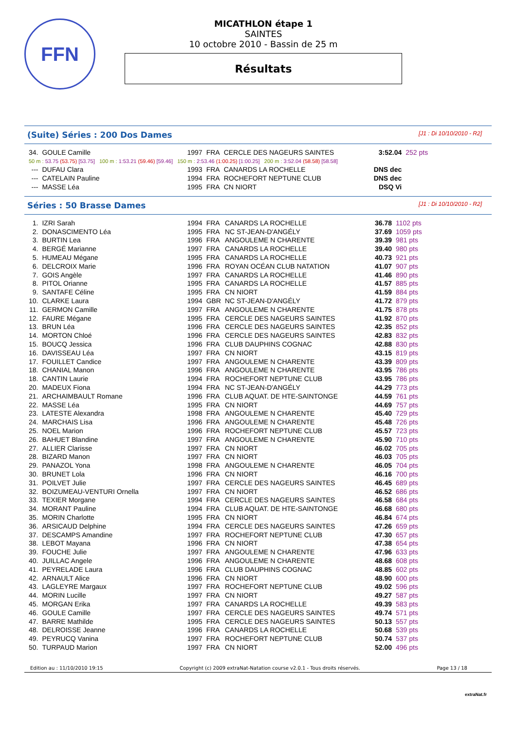FFN
MICATHLON étape 1
SAINTES
10 octobre 2010 - Bassin de 25 m
Résultats
(Suite) Séries : 200 Dos Dames [J1 : Di 10/10/2010 - R2]
| 34. | GOULE Camille | 1997 | FRA | CERCLE DES NAGEURS SAINTES | 3:52.04 | 252 pts |
| 50 m : 53.75 (53.75) [53.75] 100 m : 1:53.21 (59.46) [59.46] 150 m : 2:53.46 (1:00.25) [1:00.25] 200 m : 3:52.04 (58.58) [58.58] | | | | | | |
| --- | DUFAU Clara | 1993 | FRA | CANARDS LA ROCHELLE | DNS dec | |
| --- | CATELAIN Pauline | 1994 | FRA | ROCHEFORT NEPTUNE CLUB | DNS dec | |
| --- | MASSE Léa | 1995 | FRA | CN NIORT | DSQ Vi | |
Séries : 50 Brasse Dames [J1 : Di 10/10/2010 - R2]
| 1. | IZRI Sarah | 1994 | FRA | CANARDS LA ROCHELLE | 36.78 | 1102 pts |
| 2. | DONASCIMENTO Léa | 1995 | FRA | NC ST-JEAN-D'ANGÉLY | 37.69 | 1059 pts |
| 3. | BURTIN Lea | 1996 | FRA | ANGOULEME N CHARENTE | 39.39 | 981 pts |
| 4. | BERGÉ Marianne | 1997 | FRA | CANARDS LA ROCHELLE | 39.40 | 980 pts |
| 5. | HUMEAU Mégane | 1995 | FRA | CANARDS LA ROCHELLE | 40.73 | 921 pts |
| 6. | DELCROIX Marie | 1996 | FRA | ROYAN OCÉAN CLUB NATATION | 41.07 | 907 pts |
| 7. | GOIS Angèle | 1997 | FRA | CANARDS LA ROCHELLE | 41.46 | 890 pts |
| 8. | PITOL Orianne | 1995 | FRA | CANARDS LA ROCHELLE | 41.57 | 885 pts |
| 9. | SANTAFE Céline | 1995 | FRA | CN NIORT | 41.59 | 884 pts |
| 10. | CLARKE Laura | 1994 | GBR | NC ST-JEAN-D'ANGÉLY | 41.72 | 879 pts |
| 11. | GERMON Camille | 1997 | FRA | ANGOULEME N CHARENTE | 41.75 | 878 pts |
| 12. | FAURE Mégane | 1995 | FRA | CERCLE DES NAGEURS SAINTES | 41.92 | 870 pts |
| 13. | BRUN Léa | 1996 | FRA | CERCLE DES NAGEURS SAINTES | 42.35 | 852 pts |
| 14. | MORTON Chloé | 1996 | FRA | CERCLE DES NAGEURS SAINTES | 42.83 | 832 pts |
| 15. | BOUCQ Jessica | 1996 | FRA | CLUB DAUPHINS COGNAC | 42.88 | 830 pts |
| 16. | DAVISSEAU Léa | 1997 | FRA | CN NIORT | 43.15 | 819 pts |
| 17. | FOUILLET Candice | 1997 | FRA | ANGOULEME N CHARENTE | 43.39 | 809 pts |
| 18. | CHANIAL Manon | 1996 | FRA | ANGOULEME N CHARENTE | 43.95 | 786 pts |
| 18. | CANTIN Laurie | 1994 | FRA | ROCHEFORT NEPTUNE CLUB | 43.95 | 786 pts |
| 20. | MADEUX Fiona | 1994 | FRA | NC ST-JEAN-D'ANGÉLY | 44.29 | 773 pts |
| 21. | ARCHAIMBAULT Romane | 1996 | FRA | CLUB AQUAT. DE HTE-SAINTONGE | 44.59 | 761 pts |
| 22. | MASSE Léa | 1995 | FRA | CN NIORT | 44.69 | 757 pts |
| 23. | LATESTE Alexandra | 1998 | FRA | ANGOULEME N CHARENTE | 45.40 | 729 pts |
| 24. | MARCHAIS Lisa | 1996 | FRA | ANGOULEME N CHARENTE | 45.48 | 726 pts |
| 25. | NOEL Marion | 1996 | FRA | ROCHEFORT NEPTUNE CLUB | 45.57 | 723 pts |
| 26. | BAHUET Blandine | 1997 | FRA | ANGOULEME N CHARENTE | 45.90 | 710 pts |
| 27. | ALLIER Clarisse | 1997 | FRA | CN NIORT | 46.02 | 705 pts |
| 28. | BIZARD Manon | 1997 | FRA | CN NIORT | 46.03 | 705 pts |
| 29. | PANAZOL Yona | 1998 | FRA | ANGOULEME N CHARENTE | 46.05 | 704 pts |
| 30. | BRUNET Lola | 1996 | FRA | CN NIORT | 46.16 | 700 pts |
| 31. | POILVET Julie | 1997 | FRA | CERCLE DES NAGEURS SAINTES | 46.45 | 689 pts |
| 32. | BOIZUMEAU-VENTURI Ornella | 1997 | FRA | CN NIORT | 46.52 | 686 pts |
| 33. | TEXIER Morgane | 1994 | FRA | CERCLE DES NAGEURS SAINTES | 46.58 | 684 pts |
| 34. | MORANT Pauline | 1994 | FRA | CLUB AQUAT. DE HTE-SAINTONGE | 46.68 | 680 pts |
| 35. | MORIN Charlotte | 1995 | FRA | CN NIORT | 46.84 | 674 pts |
| 36. | ARSICAUD Delphine | 1994 | FRA | CERCLE DES NAGEURS SAINTES | 47.26 | 659 pts |
| 37. | DESCAMPS Amandine | 1997 | FRA | ROCHEFORT NEPTUNE CLUB | 47.30 | 657 pts |
| 38. | LEBOT Mayana | 1996 | FRA | CN NIORT | 47.38 | 654 pts |
| 39. | FOUCHE Julie | 1997 | FRA | ANGOULEME N CHARENTE | 47.96 | 633 pts |
| 40. | JUILLAC Angele | 1996 | FRA | ANGOULEME N CHARENTE | 48.68 | 608 pts |
| 41. | PEYRELADE Laura | 1996 | FRA | CLUB DAUPHINS COGNAC | 48.85 | 602 pts |
| 42. | ARNAULT Alice | 1996 | FRA | CN NIORT | 48.90 | 600 pts |
| 43. | LAGLEYRE Margaux | 1997 | FRA | ROCHEFORT NEPTUNE CLUB | 49.02 | 596 pts |
| 44. | MORIN Lucille | 1997 | FRA | CN NIORT | 49.27 | 587 pts |
| 45. | MORGAN Erika | 1997 | FRA | CANARDS LA ROCHELLE | 49.39 | 583 pts |
| 46. | GOULE Camille | 1997 | FRA | CERCLE DES NAGEURS SAINTES | 49.74 | 571 pts |
| 47. | BARRE Mathilde | 1995 | FRA | CERCLE DES NAGEURS SAINTES | 50.13 | 557 pts |
| 48. | DELROISSE Jeanne | 1996 | FRA | CANARDS LA ROCHELLE | 50.68 | 539 pts |
| 49. | PEYRUCQ Vanina | 1997 | FRA | ROCHEFORT NEPTUNE CLUB | 50.74 | 537 pts |
| 50. | TURPAUD Marion | 1997 | FRA | CN NIORT | 52.00 | 496 pts |
Edition au : 11/10/2010 19:15 Copyright (c) 2009 extraNat-Natation course v2.0.1 - Tous droits réservés. Page 13 / 18
extraNat.fr